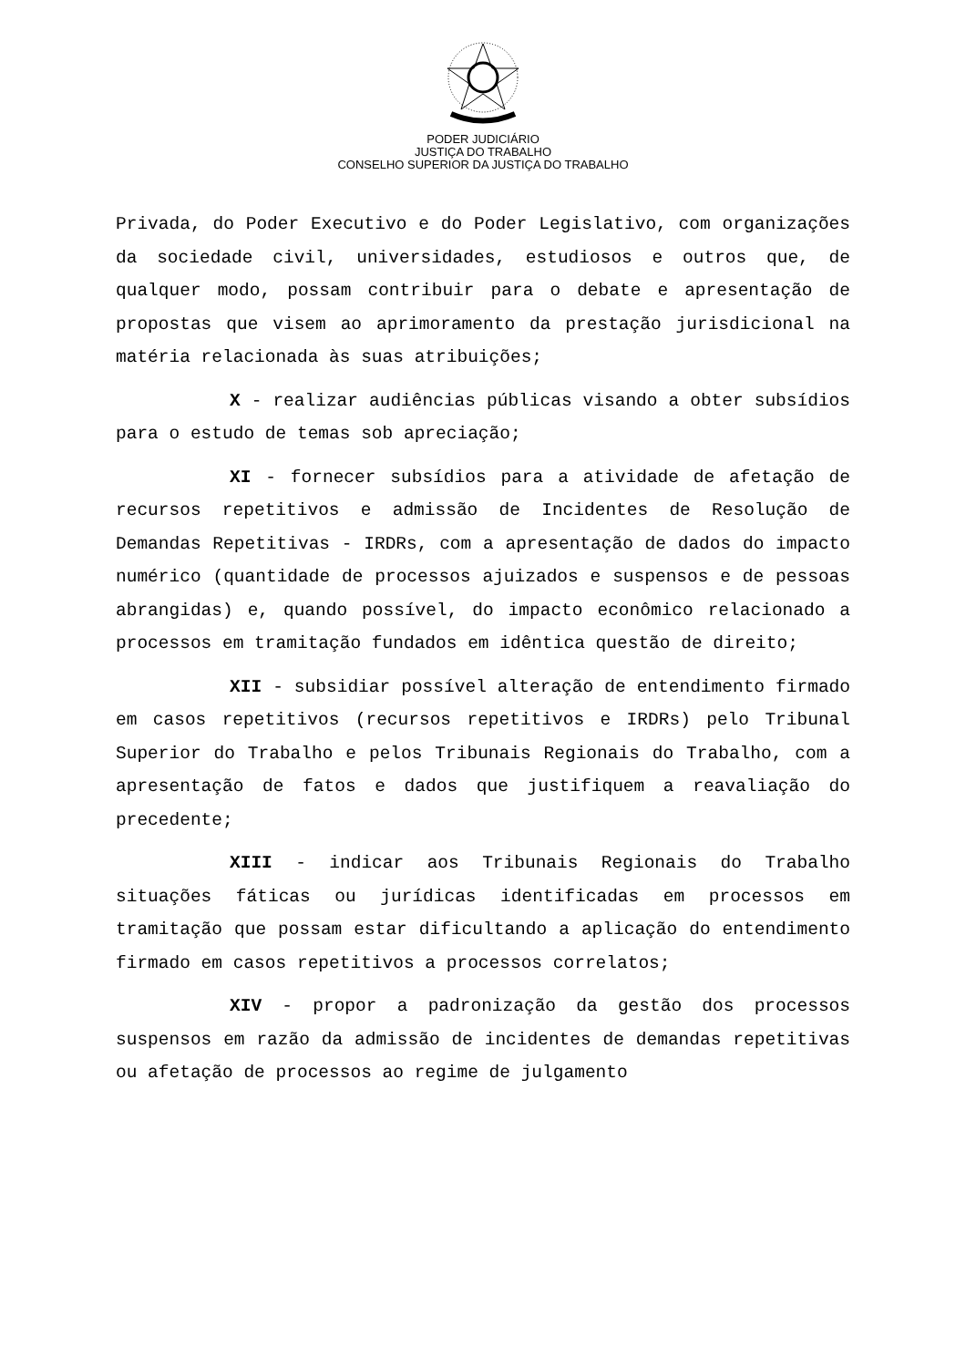PODER JUDICIÁRIO
JUSTIÇA DO TRABALHO
CONSELHO SUPERIOR DA JUSTIÇA DO TRABALHO
Privada, do Poder Executivo e do Poder Legislativo, com organizações da sociedade civil, universidades, estudiosos e outros que, de qualquer modo, possam contribuir para o debate e apresentação de propostas que visem ao aprimoramento da prestação jurisdicional na matéria relacionada às suas atribuições;
X - realizar audiências públicas visando a obter subsídios para o estudo de temas sob apreciação;
XI - fornecer subsídios para a atividade de afetação de recursos repetitivos e admissão de Incidentes de Resolução de Demandas Repetitivas - IRDRs, com a apresentação de dados do impacto numérico (quantidade de processos ajuizados e suspensos e de pessoas abrangidas) e, quando possível, do impacto econômico relacionado a processos em tramitação fundados em idêntica questão de direito;
XII - subsidiar possível alteração de entendimento firmado em casos repetitivos (recursos repetitivos e IRDRs) pelo Tribunal Superior do Trabalho e pelos Tribunais Regionais do Trabalho, com a apresentação de fatos e dados que justifiquem a reavaliação do precedente;
XIII - indicar aos Tribunais Regionais do Trabalho situações fáticas ou jurídicas identificadas em processos em tramitação que possam estar dificultando a aplicação do entendimento firmado em casos repetitivos a processos correlatos;
XIV - propor a padronização da gestão dos processos suspensos em razão da admissão de incidentes de demandas repetitivas ou afetação de processos ao regime de julgamento